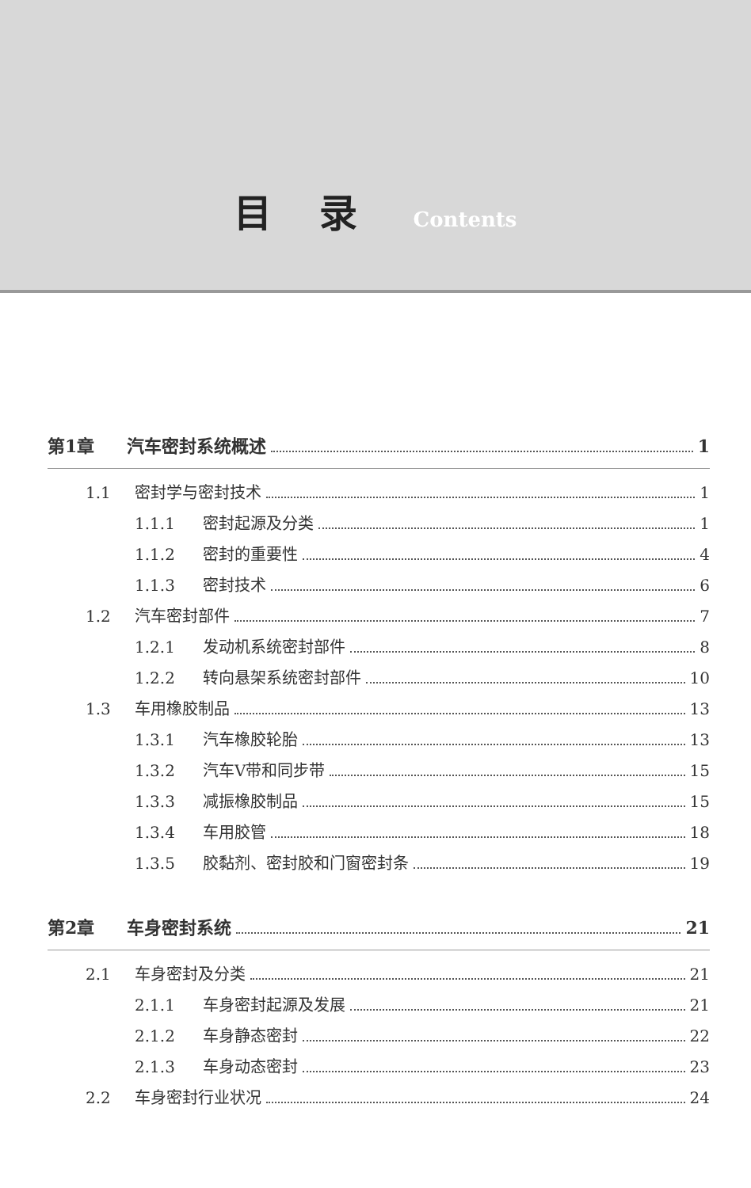目录
Contents
第1章 汽车密封系统概述 1
1.1 密封学与密封技术 1
1.1.1 密封起源及分类 1
1.1.2 密封的重要性 4
1.1.3 密封技术 6
1.2 汽车密封部件 7
1.2.1 发动机系统密封部件 8
1.2.2 转向悬架系统密封部件 10
1.3 车用橡胶制品 13
1.3.1 汽车橡胶轮胎 13
1.3.2 汽车V带和同步带 15
1.3.3 减振橡胶制品 15
1.3.4 车用胶管 18
1.3.5 胶黏剂、密封胶和门窗密封条 19
第2章 车身密封系统 21
2.1 车身密封及分类 21
2.1.1 车身密封起源及发展 21
2.1.2 车身静态密封 22
2.1.3 车身动态密封 23
2.2 车身密封行业状况 24